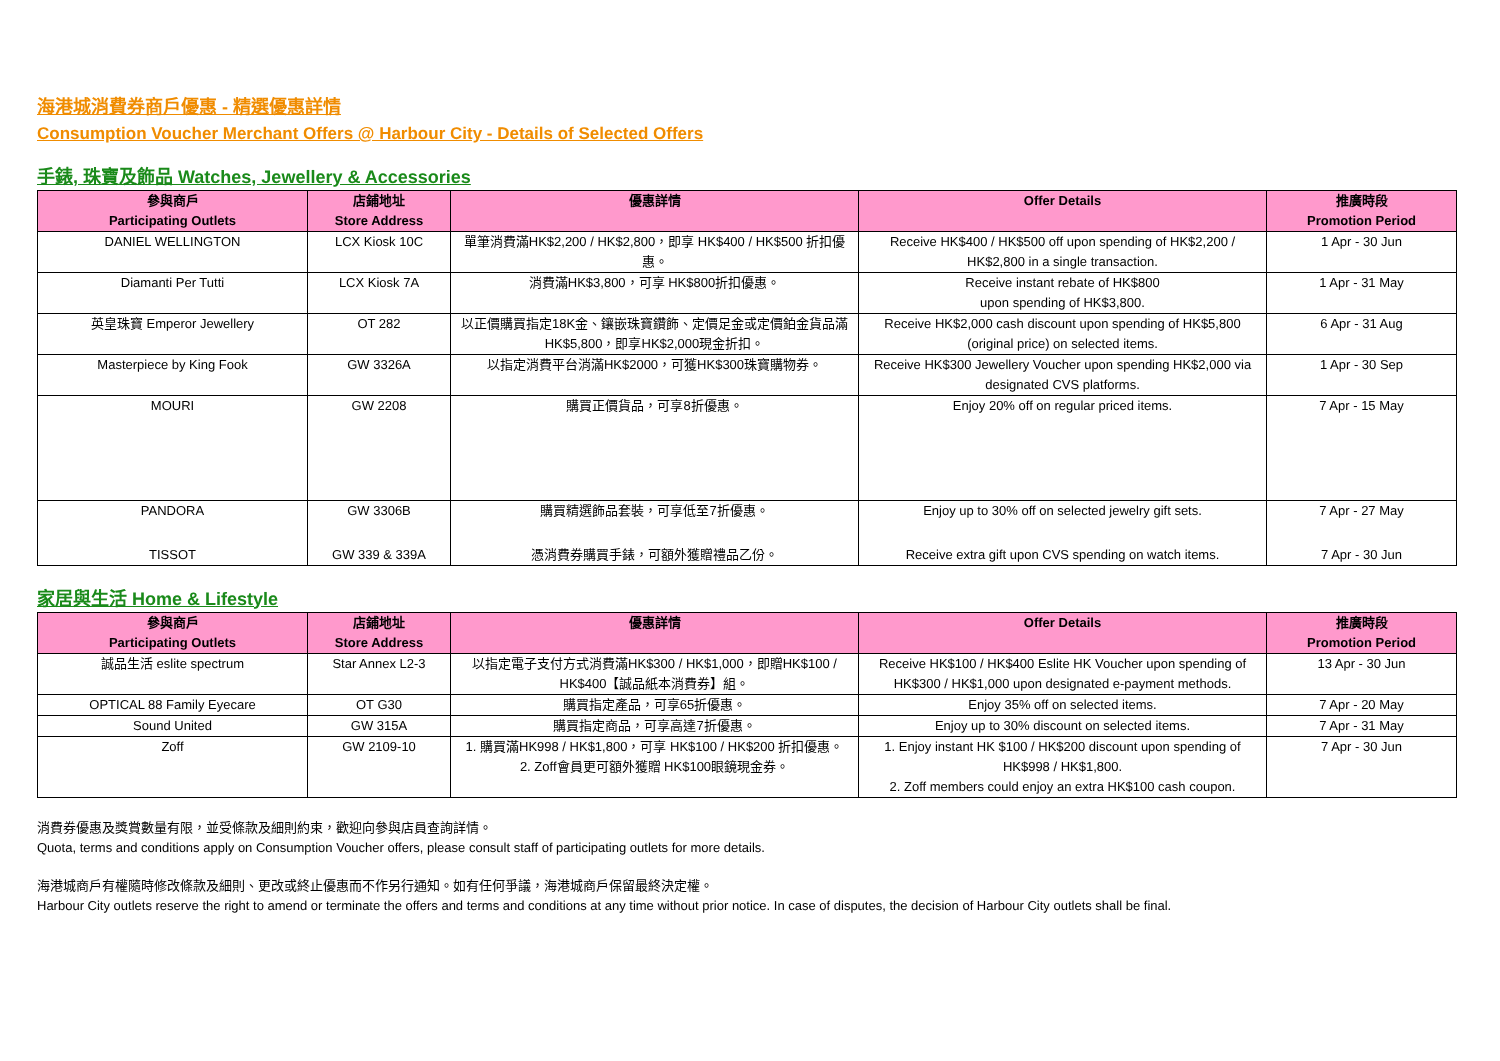海港城消費券商戶優惠 - 精選優惠詳情
Consumption Voucher Merchant Offers @ Harbour City - Details of Selected Offers
手錶, 珠寶及飾品 Watches, Jewellery & Accessories
| 參與商戶 Participating Outlets | 店鋪地址 Store Address | 優惠詳情 | Offer Details | 推廣時段 Promotion Period |
| --- | --- | --- | --- | --- |
| DANIEL WELLINGTON | LCX Kiosk 10C | 單筆消費滿HK$2,200 / HK$2,800，即享 HK$400 / HK$500 折扣優惠。 | Receive HK$400 / HK$500 off upon spending of HK$2,200 / HK$2,800 in a single transaction. | 1 Apr - 30 Jun |
| Diamanti Per Tutti | LCX Kiosk 7A | 消費滿HK$3,800，可享 HK$800折扣優惠。 | Receive instant rebate of HK$800 upon spending of HK$3,800. | 1 Apr - 31 May |
| 英皇珠寶 Emperor Jewellery | OT 282 | 以正價購買指定18K金、鑲嵌珠寶鑽飾、定價足金或定價鉑金貨品滿HK$5,800，即享HK$2,000現金折扣。 | Receive HK$2,000 cash discount upon spending of HK$5,800 (original price) on selected items. | 6 Apr - 31 Aug |
| Masterpiece by King Fook | GW 3326A | 以指定消費平台消滿HK$2000，可獲HK$300珠寶購物券。 | Receive HK$300 Jewellery Voucher upon spending HK$2,000 via designated CVS platforms. | 1 Apr - 30 Sep |
| MOURI | GW 2208 | 購買正價貨品，可享8折優惠。 | Enjoy 20% off on regular priced items. | 7 Apr - 15 May |
| PANDORA | GW 3306B | 購買精選飾品套裝，可享低至7折優惠。 | Enjoy up to 30% off on selected jewelry gift sets. | 7 Apr - 27 May |
| TISSOT | GW 339 & 339A | 憑消費券購買手錶，可額外獲贈禮品乙份。 | Receive extra gift upon CVS spending on watch items. | 7 Apr - 30 Jun |
家居與生活 Home & Lifestyle
| 參與商戶 Participating Outlets | 店鋪地址 Store Address | 優惠詳情 | Offer Details | 推廣時段 Promotion Period |
| --- | --- | --- | --- | --- |
| 誠品生活 eslite spectrum | Star Annex L2-3 | 以指定電子支付方式消費滿HK$300 / HK$1,000，即贈HK$100 / HK$400【誠品紙本消費券】組。 | Receive HK$100 / HK$400 Eslite HK Voucher upon spending of HK$300 / HK$1,000 upon designated e-payment methods. | 13 Apr - 30 Jun |
| OPTICAL 88 Family Eyecare | OT G30 | 購買指定產品，可享65折優惠。 | Enjoy 35% off on selected items. | 7 Apr - 20 May |
| Sound United | GW 315A | 購買指定商品，可享高達7折優惠。 | Enjoy up to 30% discount on selected items. | 7 Apr - 31 May |
| Zoff | GW 2109-10 | 1. 購買滿HK998 / HK$1,800，可享 HK$100 / HK$200 折扣優惠。 2. Zoff會員更可額外獲贈 HK$100眼鏡現金券。 | 1. Enjoy instant HK $100 / HK$200 discount upon spending of HK$998 / HK$1,800. 2. Zoff members could enjoy an extra HK$100 cash coupon. | 7 Apr - 30 Jun |
消費券優惠及獎賞數量有限，並受條款及細則約束，歡迎向參與店員查詢詳情。
Quota, terms and conditions apply on Consumption Voucher offers, please consult staff of participating outlets for more details.
海港城商戶有權隨時修改條款及細則、更改或終止優惠而不作另行通知。如有任何爭議，海港城商戶保留最終決定權。
Harbour City outlets reserve the right to amend or terminate the offers and terms and conditions at any time without prior notice. In case of disputes, the decision of Harbour City outlets shall be final.